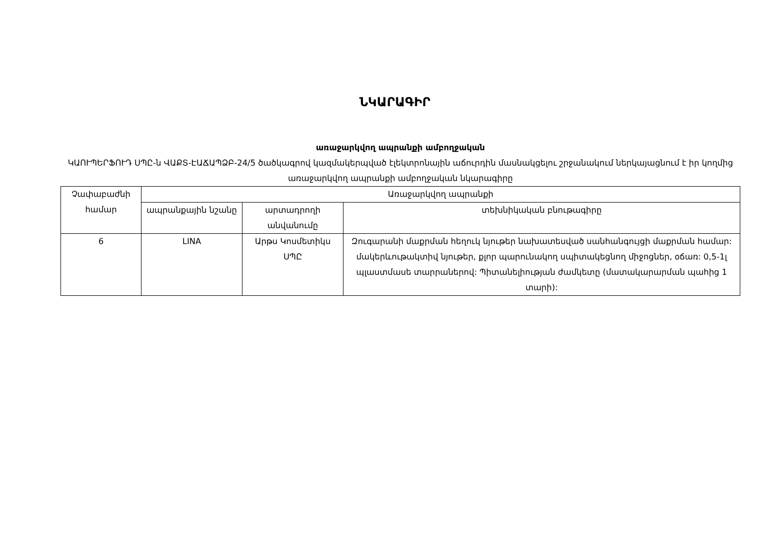ՆԿԱՐԱԳԻՐ
առաջարկվող ապրանքի ամբողջական
ԿԱՈՒՊԵՐՖՈՒԴ ՍՊԸ-ն ՎԱՔՏ-ԷԱՃԱՊՁԲ-24/5 ծածկագրով կազմակերպված էլեկտրոնային աճուրդին մասնակցելու շրջանակում ներկայացնում է իր կողմից առաջարկվող ապրանքի ամբողջական նկարագիրը
| Չափաբաժնի համար | Առաջարկվող ապրանքի | | |
| --- | --- | --- | --- |
| | ապրանքային նշանը | արտադրողի անվանումը | տեխնիկական բնութագիրը |
| 6 | LINA | Արթս Կոսմետիկս ՍՊԸ | Զուգարանի մաքրման հեղուկ նյութեր նախատեսված սանհանգույցի մաքրման համար: մակերևութակտիվ նյութեր, քլոր պարունակող սպիտակեցնող միջոցներ, օճառ: 0,5-1լ պլաստմասե տարրաներով: Պիտանելիության ժամկետը (մատակարարման պահից 1 տարի): |